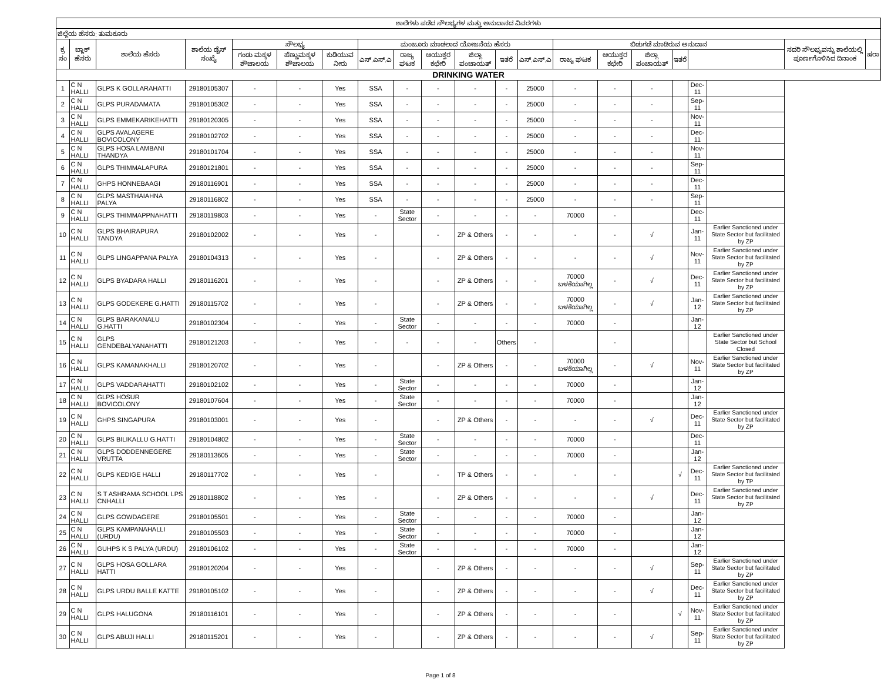| ಶಾಲೆಗಳು ಪಡೆದ ಸೌಲಭ್ಯಗಳ ಮತ್ತು ಅನುದಾನದ ವಿವರಗಳು | | | | | | | | | | | | | | | | | | | | |
| --- | --- | --- | --- | --- | --- | --- | --- | --- | --- | --- | --- | --- | --- | --- | --- | --- | --- | --- | --- | --- |
| ಜಿಲ್ಲೆಯ ಹೆಸರು: ತುಮಕೂರು | | | | | | | | | | | | | | | | | | | | |
| ಕ್ರ ಸಂ | ಬ್ಲಾಕ್ ಹೆಸರು | ಶಾಲೆಯ ಹೆಸರು | ಶಾಲೆಯ ಡೈಸ್ ಸಂಖ್ಯೆ | ಸೌಲಭ್ಯ | | | ಮಂಜೂರು ಮಾಡಲಾದ ಯೋಜನೆಯ ಹೆಸರು | | | | | | ಬಿಡುಗಡೆ ಮಾಡಿರುವ ಅನುದಾನ | | | | | | ಸದರಿ ಸೌಲಭ್ಯವನ್ನು ಶಾಲೆಯಲ್ಲಿ ಪೂರ್ಣಗೊಳಿಸಿದ ದಿನಾಂಕ | ಷರಾ |
| | | | | ಗಂಡು ಮಕ್ಕಳ ಶೌಚಾಲಯ | ಹೆಣ್ಣುಮಕ್ಕಳ ಶೌಚಾಲಯ | ಕುಡಿಯುವ ನೀರು | ಎಸ್.ಎಸ್.ಎ | ರಾಜ್ಯ ಘಟಕ | ಆಯುಕ್ತರ ಕಛೇರಿ | ಜಿಲ್ಲಾ ಪಂಚಾಯತ್ | ಇತರೆ | ಎಸ್.ಎಸ್.ಎ | ರಾಜ್ಯ ಘಟಕ | ಆಯುಕ್ತರ ಕಛೇರಿ | ಜಿಲ್ಲಾ ಪಂಚಾಯತ್ | ಇತರೆ | | | | |
| DRINKING WATER | | | | | | | | | | | | | | | | | | | | |
| 1 | C N HALLI | GLPS K GOLLARAHATTI | 29180105307 | - | - | Yes | SSA | - | - | - | - | 25000 | - | - | - | | Dec-11 | | | |
| 2 | C N HALLI | GLPS PURADAMATA | 29180105302 | - | - | Yes | SSA | - | - | - | - | 25000 | - | - | - | | Sep-11 | | | |
| 3 | C N HALLI | GLPS EMMEKARIKEHATTI | 29180120305 | - | - | Yes | SSA | - | - | - | - | 25000 | - | - | - | | Nov-11 | | | |
| 4 | C N HALLI | GLPS AVALAGERE BOVICOLONY | 29180102702 | - | - | Yes | SSA | - | - | - | - | 25000 | - | - | - | | Dec-11 | | | |
| 5 | C N HALLI | GLPS HOSA LAMBANI THANDYA | 29180101704 | - | - | Yes | SSA | - | - | - | - | 25000 | - | - | - | | Nov-11 | | | |
| 6 | C N HALLI | GLPS THIMMALAPURA | 29180121801 | - | - | Yes | SSA | - | - | - | - | 25000 | - | - | - | | Sep-11 | | | |
| 7 | C N HALLI | GHPS HONNEBAAGI | 29180116901 | - | - | Yes | SSA | - | - | - | - | 25000 | - | - | - | | Dec-11 | | | |
| 8 | C N HALLI | GLPS MASTHAIAHNA PALYA | 29180116802 | - | - | Yes | SSA | - | - | - | - | 25000 | - | - | - | | Sep-11 | | | |
| 9 | C N HALLI | GLPS THIMMAPPNAHATTI | 29180119803 | - | - | Yes | - | State Sector | - | - | - | - | 70000 | - | | | Dec-11 | | | |
| 10 | C N HALLI | GLPS BHAIRAPURA TANDYA | 29180102002 | - | - | Yes | - | | - | ZP & Others | - | - | - | - | √ | | Jan-11 | Earlier Sanctioned under State Sector but facilitated by ZP | | |
| 11 | C N HALLI | GLPS LINGAPPANA PALYA | 29180104313 | - | - | Yes | - | | - | ZP & Others | - | - | - | - | √ | | Nov-11 | Earlier Sanctioned under State Sector but facilitated by ZP | | |
| 12 | C N HALLI | GLPS BYADARA HALLI | 29180116201 | - | - | Yes | - | | - | ZP & Others | - | - | 70000 ಬಳಕೆಯಾಗಿಲ್ಲ | - | √ | | Dec-11 | Earlier Sanctioned under State Sector but facilitated by ZP | | |
| 13 | C N HALLI | GLPS GODEKERE G.HATTI | 29180115702 | - | - | Yes | - | | - | ZP & Others | - | - | 70000 ಬಳಕೆಯಾಗಿಲ್ಲ | - | √ | | Jan-12 | Earlier Sanctioned under State Sector but facilitated by ZP | | |
| 14 | C N HALLI | GLPS BARAKANALU G.HATTI | 29180102304 | - | - | Yes | - | State Sector | - | - | - | - | 70000 | - | | | Jan-12 | | | |
| 15 | C N HALLI | GLPS GENDEBALYANAHATTI | 29180121203 | - | - | Yes | - | - | - | - | Others | - | | - | | | | Earlier Sanctioned under State Sector but School Closed | | |
| 16 | C N HALLI | GLPS KAMANAKHALLI | 29180120702 | - | - | Yes | - | | - | ZP & Others | - | - | 70000 ಬಳಕೆಯಾಗಿಲ್ಲ | - | √ | | Nov-11 | Earlier Sanctioned under State Sector but facilitated by ZP | | |
| 17 | C N HALLI | GLPS VADDARAHATTI | 29180102102 | - | - | Yes | - | State Sector | - | - | - | - | 70000 | - | | | Jan-12 | | | |
| 18 | C N HALLI | GLPS HOSUR BOVICOLONY | 29180107604 | - | - | Yes | - | State Sector | - | - | - | - | 70000 | - | | | Jan-12 | | | |
| 19 | C N HALLI | GHPS SINGAPURA | 29180103001 | - | - | Yes | - | | - | ZP & Others | - | - | - | - | √ | | Dec-11 | Earlier Sanctioned under State Sector but facilitated by ZP | | |
| 20 | C N HALLI | GLPS BILIKALLU G.HATTI | 29180104802 | - | - | Yes | - | State Sector | - | - | - | - | 70000 | - | | | Dec-11 | | | |
| 21 | C N HALLI | GLPS DODDENNEGERE VRUTTA | 29180113605 | - | - | Yes | - | State Sector | - | - | - | - | 70000 | - | | | Jan-12 | | | |
| 22 | C N HALLI | GLPS KEDIGE HALLI | 29180117702 | - | - | Yes | - | | - | TP & Others | - | - | - | - | | √ | Dec-11 | Earlier Sanctioned under State Sector but facilitated by TP | | |
| 23 | C N HALLI | S T ASHRAMA SCHOOL LPS CNHALLI | 29180118802 | - | - | Yes | - | | - | ZP & Others | - | - | - | - | √ | | Dec-11 | Earlier Sanctioned under State Sector but facilitated by ZP | | |
| 24 | C N HALLI | GLPS GOWDAGERE | 29180105501 | - | - | Yes | - | State Sector | - | - | - | - | 70000 | - | | | Jan-12 | | | |
| 25 | C N HALLI | GLPS KAMPANAHALLI (URDU) | 29180105503 | - | - | Yes | - | State Sector | - | - | - | - | 70000 | - | | | Jan-12 | | | |
| 26 | C N HALLI | GUHPS K S PALYA (URDU) | 29180106102 | - | - | Yes | - | State Sector | - | - | - | - | 70000 | - | | | Jan-12 | | | |
| 27 | C N HALLI | GLPS HOSA GOLLARA HATTI | 29180120204 | - | - | Yes | - | | - | ZP & Others | - | - | - | - | √ | | Sep-11 | Earlier Sanctioned under State Sector but facilitated by ZP | | |
| 28 | C N HALLI | GLPS URDU BALLE KATTE | 29180105102 | - | - | Yes | - | | - | ZP & Others | - | - | - | - | √ | | Dec-11 | Earlier Sanctioned under State Sector but facilitated by ZP | | |
| 29 | C N HALLI | GLPS HALUGONA | 29180116101 | - | - | Yes | - | | - | ZP & Others | - | - | - | - | | √ | Nov-11 | Earlier Sanctioned under State Sector but facilitated by ZP | | |
| 30 | C N HALLI | GLPS ABUJI HALLI | 29180115201 | - | - | Yes | - | | - | ZP & Others | - | - | - | - | √ | | Sep-11 | Earlier Sanctioned under State Sector but facilitated by ZP | | |
Page 1 of 8